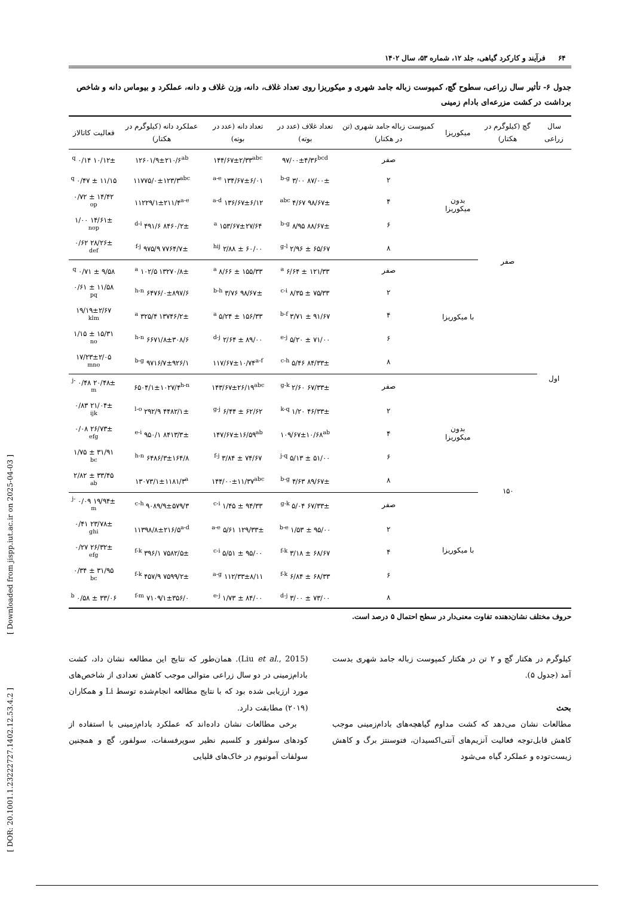۶۴ فرآیند و کارکرد گیاهی، جلد ۱۲، شماره ۵۳، سال ۱۴۰۲
جدول ۶- تأثیر سال زراعی، سطوح گچ، کمپوست زباله جامد شهری و میکوریزا روی تعداد غلاف، دانه، وزن غلاف و دانه، عملکرد و بیوماس دانه و شاخص برداشت در کشت مزرعه‌ای بادام زمینی
| سال زراعی | گچ (کیلوگرم در هکتار) | میکوریزا | کمپوست زباله جامد شهری (تن در هکتار) | تعداد غلاف (عدد در بوته) | تعداد دانه (عدد در بوته) | عملکرد دانه (کیلوگرم در هکتار) | فعالیت کاتالاز |
| --- | --- | --- | --- | --- | --- | --- | --- |
| اول | صفر | بدون میکوریزا | صفر | ۹۷/۰۰±۴/۳۶<sup>bcd</sup> | ۱۴۴/۶۷±۲/۳۳<sup>abc</sup> | ۱۲۶۰۱/۹±۲۱۰/۶<sup>ab</sup> | ۱۰/۱۲± ۰/۱۴ <sup>q</sup> |
| | | | ۲ | ۸۷/۰۰± ۳/۰۰ <sup>b-g</sup> | ۱۳۴/۶۷±۶/۰۱ <sup>a-e</sup> | ۱۱۷۷۵/۰±۱۲۳/۳<sup>abc</sup> | ۱۱/۱۵ ± ۰/۴۷ <sup>q</sup> |
| | | | ۴ | ۹۸/۶۷± ۴/۶۷ <sup>abc</sup> | ۱۳۶/۶۷±۶/۱۲ <sup>a-d</sup> | ۱۱۲۲۹/۱±۲۱۱/۴<sup>a-e</sup> | ۱۴/۴۲ ± ۰/۷۲ <sup>op</sup> |
| | | | ۶ | ۸۸/۶۷± ۸/۹۵ <sup>b-g</sup> | ۱۵۳/۶۷±۲۷/۶۴ <sup>a</sup> | ۸۴۶۰/۲± ۴۹۱/۶ <sup>d-i</sup> | ۱۴/۶۱± ۱/۰۰ <sup>nop</sup> |
| | | | ۸ | ۶۵/۶۷ ± ۲/۹۶ <sup>g-l</sup> | ۶۰/۰۰ ± ۲/۸۸ <sup>hij</sup> | ۷۷۶۴/۷± ۹۷۵/۹ <sup>f-j</sup> | ۲۸/۲۶± ۰/۶۲ <sup>def</sup> |
| | | با میکوریزا | صفر | ۱۲۱/۳۳ ± ۶/۶۴ <sup>a</sup> | ۱۵۵/۳۳ ± ۸/۶۶ <sup>a</sup> | ۱۳۲۷۰/۸± ۱۰۲/۵ <sup>a</sup> | ۹/۵۸ ± ۰/۷۱ <sup>q</sup> |
| | | | ۲ | ۷۵/۳۳ ± ۸/۳۵ <sup>c-i</sup> | ۹۸/۶۷± ۳/۷۶ <sup>b-h</sup> | ۶۴۷۶/۰±۸۹۷/۶ <sup>h-n</sup> | ۱۱/۵۸ ± ۰/۶۱ <sup>pq</sup> |
| | | | ۴ | ۹۱/۶۷ ± ۳/۷۱ <sup>b-f</sup> | ۱۵۶/۳۳ ± ۵/۲۴ <sup>a</sup> | ۱۳۷۴۶/۲± ۳۲۵/۴ <sup>a</sup> | ۱۹/۱۹±۲/۶۷ <sup>klm</sup> |
| | | | ۶ | ۷۱/۰۰ ± ۵/۲۰ <sup>e-j</sup> | ۸۹/۰۰ ± ۲/۶۴ <sup>d-j</sup> | ۶۶۷۱/۸±۳۰۸/۶ <sup>h-n</sup> | ۱۵/۳۱ ± ۱/۱۵ <sup>no</sup> |
| | | | ۸ | ۸۴/۳۳± ۵/۴۶ <sup>c-h</sup> | ۱۱۷/۶۷±۱۰/۷۴<sup>a-f</sup> | ۹۷۱۶/۷±۹۲۶/۱ <sup>b-g</sup> | ۱۷/۲۳±۲/۰۵ <sup>mno</sup> |
| | ۱۵۰ | بدون میکوریزا | صفر | ۶۷/۳۳± ۲/۶۰ <sup>g-k</sup> | ۱۴۳/۶۷±۲۶/۱۹<sup>abc</sup> | ۶۵۰۴/۱±۱۰۲۷/۴<sup>h-n</sup> | ۲۰/۴۸± ۰/۴۸ <sup>j-m</sup> |
| | | | ۲ | ۴۶/۳۳± ۱/۲۰ <sup>k-q</sup> | ۶۲/۶۲ ± ۶/۴۴ <sup>g-j</sup> | ۴۴۸۲/۱± ۲۹۲/۹ <sup>l-o</sup> | ۲۱/۰۴± ۰/۸۳ <sup>ijk</sup> |
| | | | ۴ | ۱۰۹/۶۷±۱۰/۶۸<sup>ab</sup> | ۱۴۷/۶۷±۱۶/۵۹<sup>ab</sup> | ۸۴۱۳/۳± ۹۵۰/۱ <sup>e-i</sup> | ۲۶/۷۳± ۰/۰۸ <sup>efg</sup> |
| | | | ۶ | ۵۱/۰۰ ± ۵/۱۳ <sup>j-q</sup> | ۷۴/۶۷ ± ۳/۸۴ <sup>f-j</sup> | ۶۴۸۶/۳±۱۶۴/۸ <sup>h-n</sup> | ۳۱/۹۱ ± ۱/۷۵ <sup>bc</sup> |
| | | | ۸ | ۸۹/۶۷± ۴/۶۳ <sup>b-g</sup> | ۱۴۴/۰۰±۱۱/۳۷<sup>abc</sup> | ۱۳۰۷۳/۱±۱۱۸۱/۳<sup>a</sup> | ۳۳/۴۵ ± ۲/۸۲ <sup>ab</sup> |
| | | با میکوریزا | صفر | ۶۷/۳۳± ۵/۰۴ <sup>g-k</sup> | ۹۴/۳۳ ± ۱/۴۵ <sup>c-i</sup> | ۹۰۸۹/۹±۵۷۹/۳ <sup>c-h</sup> | ۱۹/۹۴± ۰/۰۹ <sup>j-m</sup> |
| | | | ۲ | ۹۵/۰۰ ± ۱/۵۳ <sup>b-e</sup> | ۱۲۹/۳۳± ۵/۶۱ <sup>a-e</sup> | ۱۱۳۹۸/۸±۲۱۶/۵<sup>a-d</sup> | ۲۳/۷۸± ۰/۴۱ <sup>ghi</sup> |
| | | | ۴ | ۶۸/۶۷ ± ۳/۱۸ <sup>f-k</sup> | ۹۵/۰۰ ± ۵/۵۱ <sup>c-i</sup> | ۷۵۸۲/۵± ۳۹۶/۱ <sup>f-k</sup> | ۲۶/۳۲± ۰/۲۷ <sup>efg</sup> |
| | | | ۶ | ۶۸/۳۳ ± ۶/۸۴ <sup>f-k</sup> | ۱۱۲/۳۳±۸/۱۱ <sup>a-g</sup> | ۷۵۹۹/۲± ۴۵۷/۹ <sup>f-k</sup> | ۳۱/۹۵ ± ۰/۳۴ <sup>bc</sup> |
| | | | ۸ | ۷۳/۰۰ ± ۳/۰۰ <sup>d-j</sup> | ۸۴/۰۰ ± ۱/۷۳ <sup>e-j</sup> | ۷۱۰۹/۱±۳۵۶/۰ <sup>f-m</sup> | ۳۳/۰۶ ± ۰/۵۸ <sup>b</sup> |
حروف مختلف نشان‌دهنده تفاوت معنی‌دار در سطح احتمال ۵ درصد است.
کیلوگرم در هکتار گچ و ۲ تن در هکتار کمپوست زباله جامد شهری بدست آمد (جدول ۵).
بحث
مطالعات نشان می‌دهد که کشت مداوم گیاهچه‌های بادام‌زمینی موجب کاهش قابل‌توجه فعالیت آنزیم‌های آنتی‌اکسیدان، فتوسنتز برگ و کاهش زیست‌توده و عملکرد گیاه می‌شود
(Liu et al., 2015). همان‌طور که نتایج این مطالعه نشان داد، کشت بادام‌زمینی در دو سال زراعی متوالی موجب کاهش تعدادی از شاخص‌های مورد ارزیابی شده بود که با نتایج مطالعه انجام‌شده توسط Li و همکاران (۲۰۱۹) مطابقت دارد.
برخی مطالعات نشان داده‌اند که عملکرد بادام‌زمینی با استفاده از کودهای سولفور و کلسیم نظیر سوپرفسفات، سولفور، گچ و همچنین سولفات آمونیوم در خاک‌های قلیایی
[ Downloaded from jispp.iut.ac.ir on 2025-04-03 ]
[ DOR: 20.1001.1.23222727.1402.12.53.4.2 ]